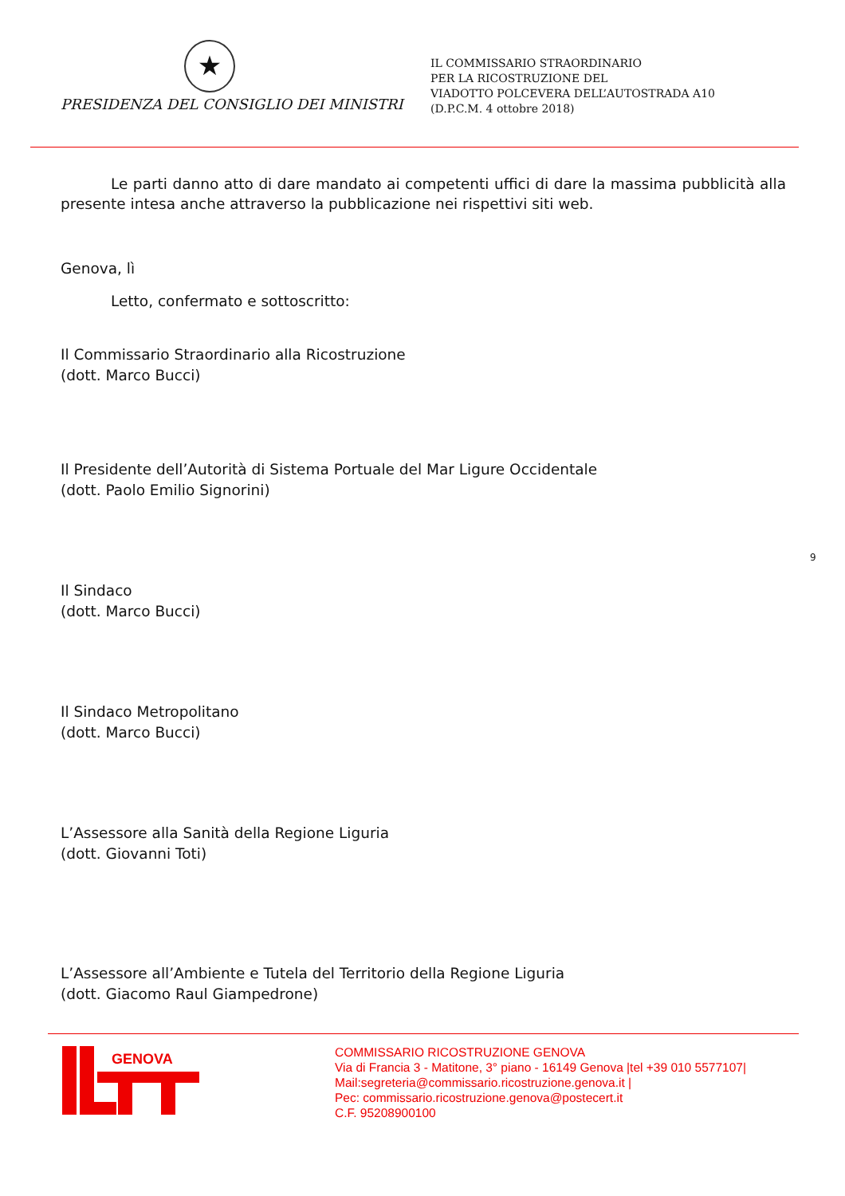★
PRESIDENZA DEL CONSIGLIO DEI MINISTRI
IL COMMISSARIO STRAORDINARIO
PER LA RICOSTRUZIONE DEL
VIADOTTO POLCEVERA DELL’AUTOSTRADA A10
(D.P.C.M. 4 ottobre 2018)
Le parti danno atto di dare mandato ai competenti uffici di dare la massima pubblicità alla presente intesa anche attraverso la pubblicazione nei rispettivi siti web.
Genova, lì
Letto, confermato e sottoscritto:
Il Commissario Straordinario alla Ricostruzione
(dott. Marco Bucci)
Il Presidente dell’Autorità di Sistema Portuale del Mar Ligure Occidentale
(dott. Paolo Emilio Signorini)
Il Sindaco
(dott. Marco Bucci)
Il Sindaco Metropolitano
(dott. Marco Bucci)
L’Assessore alla Sanità della Regione Liguria
(dott. Giovanni Toti)
L’Assessore all’Ambiente e Tutela del Territorio della Regione Liguria
(dott. Giacomo Raul Giampedrone)
9
GENOVA
COMMISSARIO RICOSTRUZIONE GENOVA
Via di Francia 3 - Matitone, 3° piano - 16149 Genova |tel +39 010 5577107|
Mail:segreteria@commissario.ricostruzione.genova.it |
Pec: commissario.ricostruzione.genova@postecert.it
C.F. 95208900100